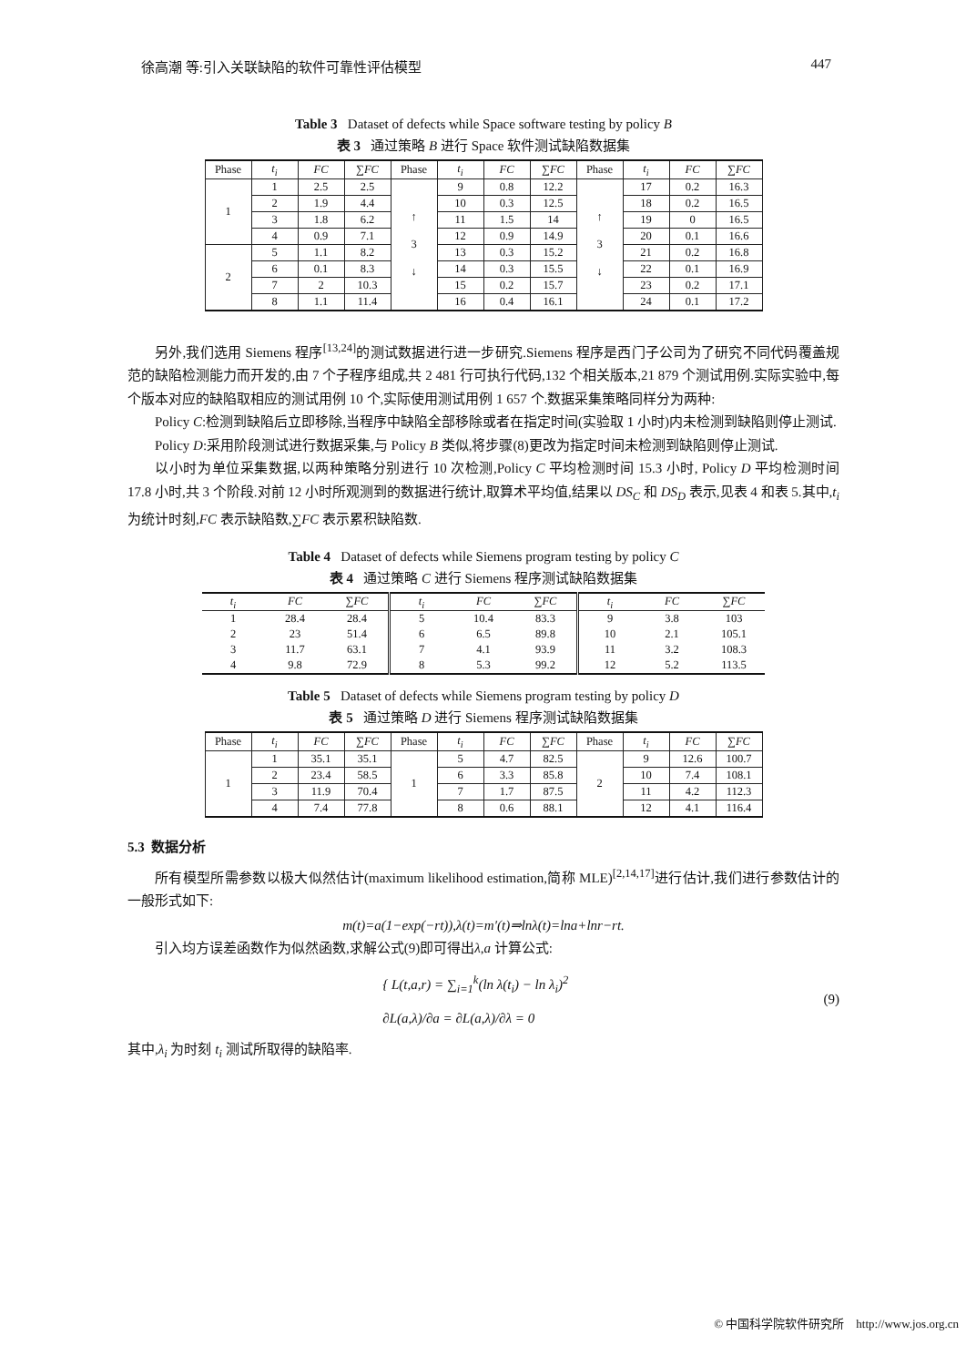徐高潮 等:引入关联缺陷的软件可靠性评估模型 447
Table 3 Dataset of defects while Space software testing by policy B
表 3 通过策略 B 进行 Space 软件测试缺陷数据集
| Phase | t<sub>i</sub> | FC | ∑ FC | Phase | t<sub>i</sub> | FC | ∑ FC | Phase | t<sub>i</sub> | FC | ∑ FC |
| --- | --- | --- | --- | --- | --- | --- | --- | --- | --- | --- | --- |
| 1 | 1 | 2.5 | 2.5 | ↑ 3 ↓ | 9 | 0.8 | 12.2 | ↑ 3 ↓ | 17 | 0.2 | 16.3 |
| | 2 | 1.9 | 4.4 | | 10 | 0.3 | 12.5 | | 18 | 0.2 | 16.5 |
| | 3 | 1.8 | 6.2 | | 11 | 1.5 | 14 | | 19 | 0 | 16.5 |
| | 4 | 0.9 | 7.1 | | 12 | 0.9 | 14.9 | | 20 | 0.1 | 16.6 |
| 2 | 5 | 1.1 | 8.2 | | 13 | 0.3 | 15.2 | | 21 | 0.2 | 16.8 |
| | 6 | 0.1 | 8.3 | | 14 | 0.3 | 15.5 | | 22 | 0.1 | 16.9 |
| | 7 | 2 | 10.3 | | 15 | 0.2 | 15.7 | | 23 | 0.2 | 17.1 |
| | 8 | 1.1 | 11.4 | | 16 | 0.4 | 16.1 | | 24 | 0.1 | 17.2 |
另外,我们选用 Siemens 程序<sup>[13,24]</sup>的测试数据进行进一步研究.Siemens 程序是西门子公司为了研究不同代码覆盖规范的缺陷检测能力而开发的,由 7 个子程序组成,共 2 481 行可执行代码,132 个相关版本,21 879 个测试用例.实际实验中,每个版本对应的缺陷取相应的测试用例 10 个,实际使用测试用例 1 657 个.数据采集策略同样分为两种:
Policy C:检测到缺陷后立即移除,当程序中缺陷全部移除或者在指定时间(实验取 1 小时)内未检测到缺陷则停止测试.
Policy D:采用阶段测试进行数据采集,与 Policy B 类似,将步骤(8)更改为指定时间未检测到缺陷则停止测试.
以小时为单位采集数据,以两种策略分别进行 10 次检测,Policy C 平均检测时间 15.3 小时, Policy D 平均检测时间 17.8 小时,共 3 个阶段.对前 12 小时所观测到的数据进行统计,取算术平均值,结果以 DS<sub>C</sub> 和 DS<sub>D</sub> 表示,见表 4 和表 5.其中,t<sub>i</sub> 为统计时刻,FC 表示缺陷数,∑FC 表示累积缺陷数.
Table 4 Dataset of defects while Siemens program testing by policy C
表 4 通过策略 C 进行 Siemens 程序测试缺陷数据集
| t<sub>i</sub> | FC | ∑ FC | t<sub>i</sub> | FC | ∑ FC | t<sub>i</sub> | FC | ∑ FC |
| --- | --- | --- | --- | --- | --- | --- | --- | --- |
| 1 | 28.4 | 28.4 | 5 | 10.4 | 83.3 | 9 | 3.8 | 103 |
| 2 | 23 | 51.4 | 6 | 6.5 | 89.8 | 10 | 2.1 | 105.1 |
| 3 | 11.7 | 63.1 | 7 | 4.1 | 93.9 | 11 | 3.2 | 108.3 |
| 4 | 9.8 | 72.9 | 8 | 5.3 | 99.2 | 12 | 5.2 | 113.5 |
Table 5 Dataset of defects while Siemens program testing by policy D
表 5 通过策略 D 进行 Siemens 程序测试缺陷数据集
| Phase | t<sub>i</sub> | FC | ∑ FC | Phase | t<sub>i</sub> | FC | ∑ FC | Phase | t<sub>i</sub> | FC | ∑ FC |
| --- | --- | --- | --- | --- | --- | --- | --- | --- | --- | --- | --- |
| 1 | 1 | 35.1 | 35.1 | 1 | 5 | 4.7 | 82.5 | 2 | 9 | 12.6 | 100.7 |
| | 2 | 23.4 | 58.5 | | 6 | 3.3 | 85.8 | | 10 | 7.4 | 108.1 |
| | 3 | 11.9 | 70.4 | | 7 | 1.7 | 87.5 | | 11 | 4.2 | 112.3 |
| | 4 | 7.4 | 77.8 | | 8 | 0.6 | 88.1 | | 12 | 4.1 | 116.4 |
5.3 数据分析
所有模型所需参数以极大似然估计(maximum likelihood estimation,简称 MLE)<sup>[2,14,17]</sup>进行估计,我们进行参数估计的一般形式如下:
m(t)=a(1−exp(−rt)),λ(t)=m′(t)⇒lnλ(t)=lna+lnr−rt.
引入均方误差函数作为似然函数,求解公式(9)即可得出λ,a 计算公式:
{ L(t,a,r) = ∑<sub>i=1</sub><sup>k</sup>(ln λ(t<sub>i</sub>) − ln λ<sub>i</sub>)<sup>2</sup>
∂L(a,λ)/∂a = ∂L(a,λ)/∂λ = 0 (9)
其中,λ<sub>i</sub> 为时刻 t<sub>i</sub> 测试所取得的缺陷率.
© 中国科学院软件研究所 http://www.jos.org.cn